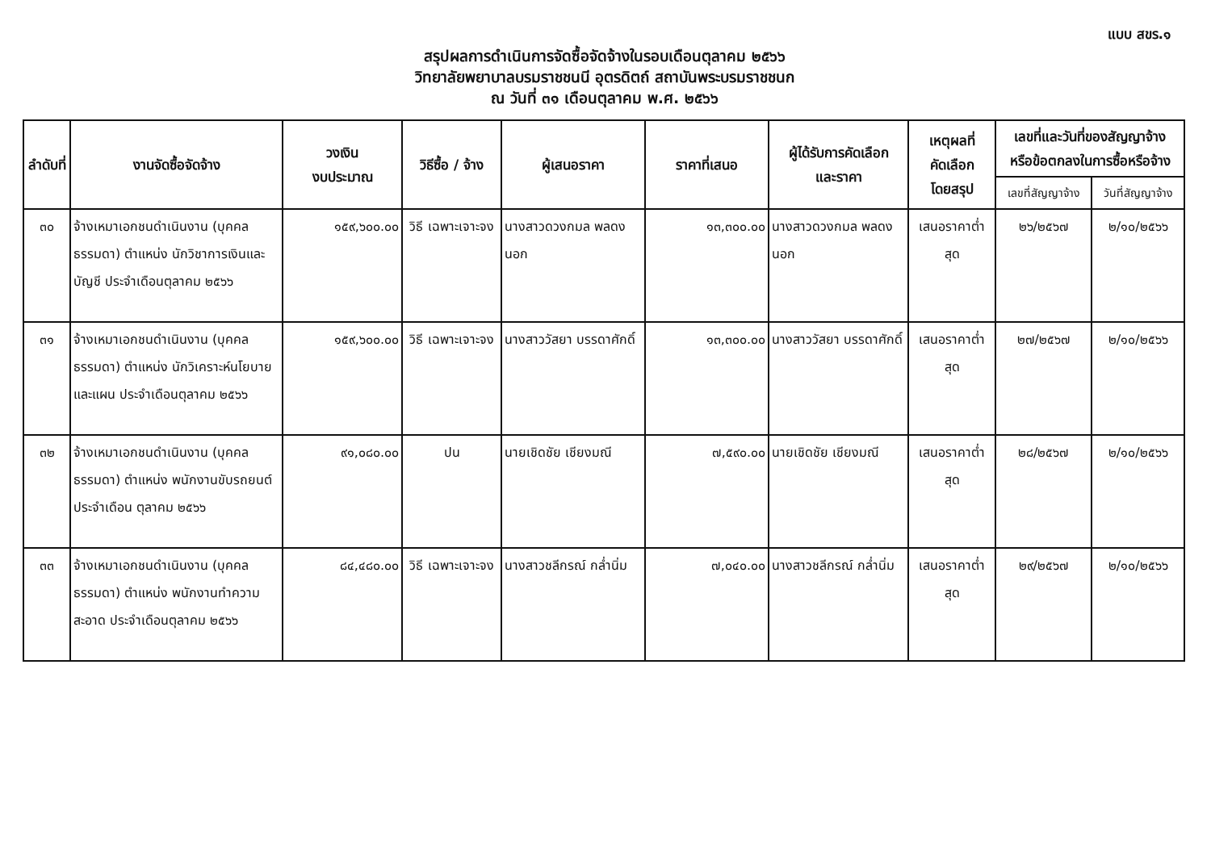แบบ สขร.๑
สรุปผลการดำเนินการจัดซื้อจัดจ้างในรอบเดือนตุลาคม ๒๕๖๖
วิทยาลัยพยาบาลบรมราชชนนี อุตรดิตถ์ สถาบันพระบรมราชชนก
ณ วันที่ ๓๑ เดือนตุลาคม พ.ศ. ๒๕๖๖
| ลำดับที่ | งานจัดซื้อจัดจ้าง | วงเงิน งบประมาณ | วิธีซื้อ / จ้าง | ผู้เสนอราคา | ราคาที่เสนอ | ผู้ได้รับการคัดเลือก และราคา | เหตุผลที่ คัดเลือก โดยสรุป | เลขที่และวันที่ของสัญญาจ้าง หรือข้อตกลงในการซื้อหรือจ้าง | |
| --- | --- | --- | --- | --- | --- | --- | --- | --- | --- |
| | | | | | | | | เลขที่สัญญาจ้าง | วันที่สัญญาจ้าง |
| ๓๐ | จ้างเหมาเอกชนดำเนินงาน (บุคคลธรรมดา) ตำแหน่ง นักวิชาการเงินและบัญชี ประจำเดือนตุลาคม ๒๕๖๖ | ๑๕๙,๖๐๐.๐๐ | วิธี เฉพาะเจาะจง | นางสาวดวงกมล พลดงนอก | ๑๓,๓๐๐.๐๐ | นางสาวดวงกมล พลดงนอก | เสนอราคาต่ำสุด | ๒๖/๒๕๖๗ | ๒/๑๐/๒๕๖๖ |
| ๓๑ | จ้างเหมาเอกชนดำเนินงาน (บุคคลธรรมดา) ตำแหน่ง นักวิเคราะห์นโยบายและแผน ประจำเดือนตุลาคม ๒๕๖๖ | ๑๕๙,๖๐๐.๐๐ | วิธี เฉพาะเจาะจง | นางสาววัสยา บรรดาศักดิ์ | ๑๓,๓๐๐.๐๐ | นางสาววัสยา บรรดาศักดิ์ | เสนอราคาต่ำสุด | ๒๗/๒๕๖๗ | ๒/๑๐/๒๕๖๖ |
| ๓๒ | จ้างเหมาเอกชนดำเนินงาน (บุคคลธรรมดา) ตำแหน่ง พนักงานขับรถยนต์ประจำเดือน ตุลาคม ๒๕๖๖ | ๙๑,๐๘๐.๐๐ | ปน | นายเชิดชัย เชียงมณี | ๗,๕๙๐.๐๐ | นายเชิดชัย เชียงมณี | เสนอราคาต่ำสุด | ๒๘/๒๕๖๗ | ๒/๑๐/๒๕๖๖ |
| ๓๓ | จ้างเหมาเอกชนดำเนินงาน (บุคคลธรรมดา) ตำแหน่ง พนักงานทำความสะอาด ประจำเดือนตุลาคม ๒๕๖๖ | ๘๔,๔๘๐.๐๐ | วิธี เฉพาะเจาะจง | นางสาวชลีกรณ์ กล่ำนิ่ม | ๗,๐๔๐.๐๐ | นางสาวชลีกรณ์ กล่ำนิ่ม | เสนอราคาต่ำสุด | ๒๙/๒๕๖๗ | ๒/๑๐/๒๕๖๖ |